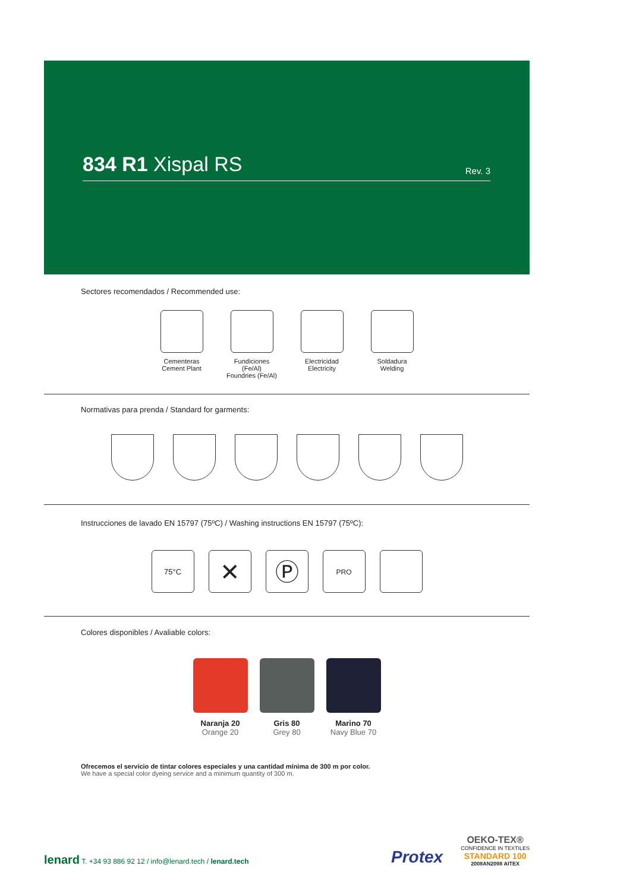834 R1 Xispal RS
Rev. 3
Sectores recomendados / Recommended use:
Cementeras
Cement Plant
Fundiciones (Fe/Al)
Foundries (Fe/Al)
Electricidad
Electricity
Soldadura
Welding
Normativas para prenda / Standard for garments:
Instrucciones de lavado EN 15797 (75ºC) / Washing instructions EN 15797 (75ºC):
75°C
✕ Ⓟ
PRO
Colores disponibles / Avaliable colors:
Naranja 20
Orange 20
Gris 80
Grey 80
Marino 70
Navy Blue 70
Ofrecemos el servicio de tintar colores especiales y una cantidad mínima de 300 m por color.
We have a special color dyeing service and a minimum quantity of 300 m.
lenard T. +34 93 886 92 12 / info@lenard.tech / lenard.tech
Protex
OEKO-TEX®
CONFIDENCE IN TEXTILES
STANDARD 100
2008AN2098 AITEX